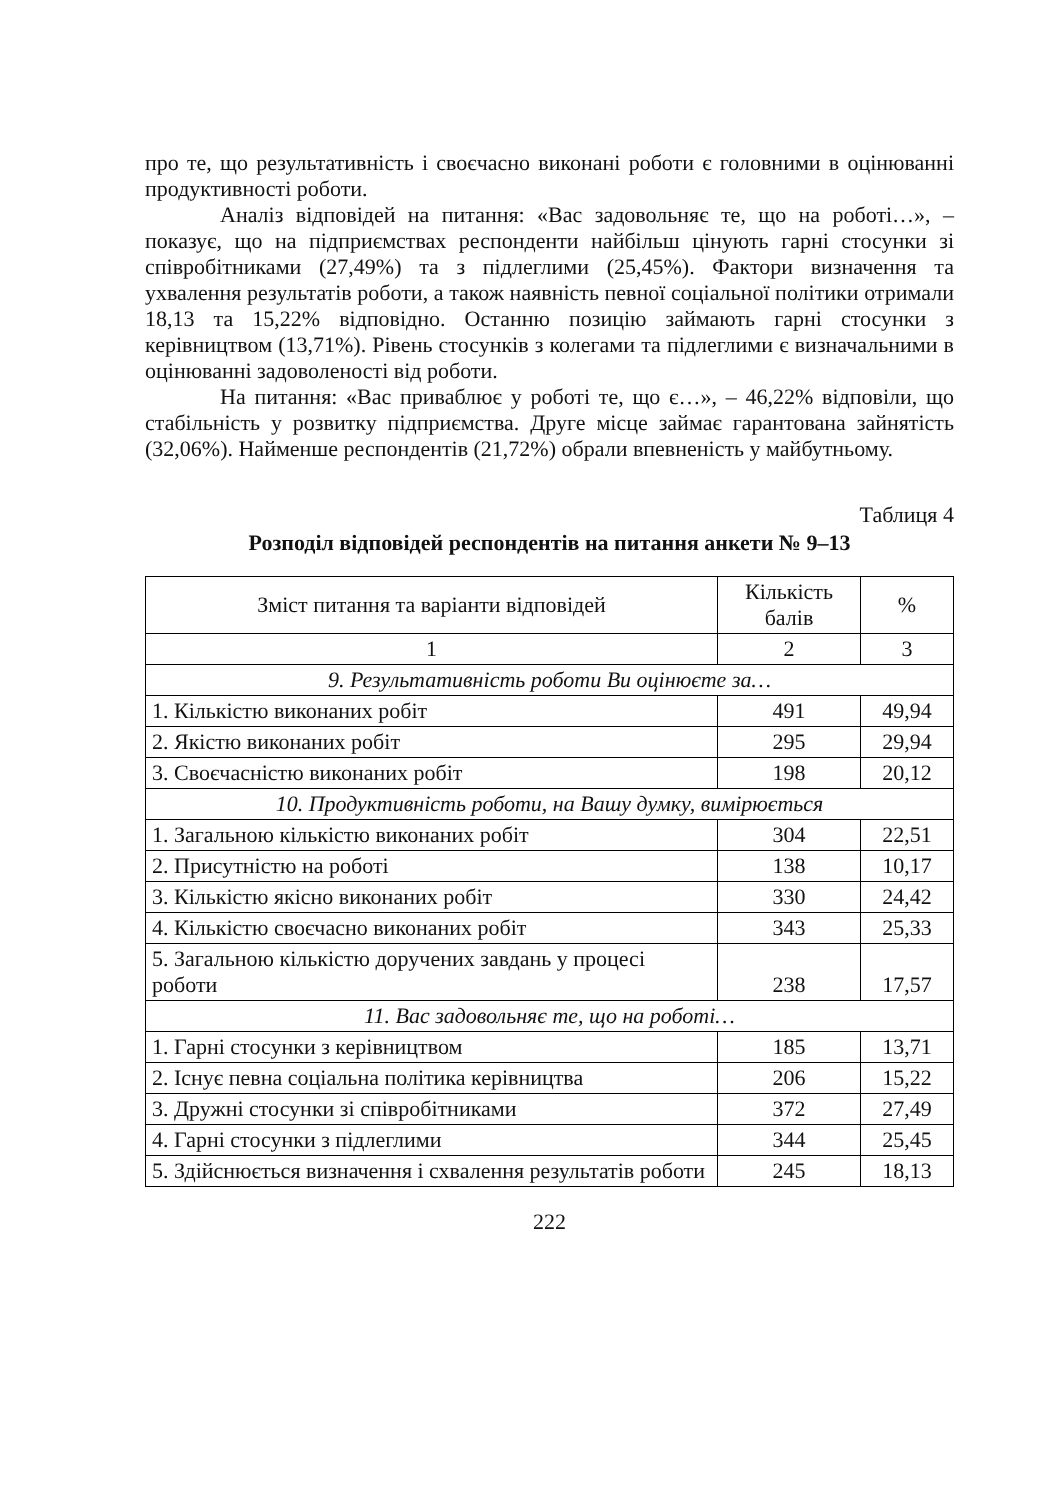про те, що результативність і своєчасно виконані роботи є головними в оцінюванні продуктивності роботи.
Аналіз відповідей на питання: «Вас задовольняє те, що на роботі…», – показує, що на підприємствах респонденти найбільш цінують гарні стосунки зі співробітниками (27,49%) та з підлеглими (25,45%). Фактори визначення та ухвалення результатів роботи, а також наявність певної соціальної політики отримали 18,13 та 15,22% відповідно. Останню позицію займають гарні стосунки з керівництвом (13,71%). Рівень стосунків з колегами та підлеглими є визначальними в оцінюванні задоволеності від роботи.
На питання: «Вас приваблює у роботі те, що є…», – 46,22% відповіли, що стабільність у розвитку підприємства. Друге місце займає гарантована зайнятість (32,06%). Найменше респондентів (21,72%) обрали впевненість у майбутньому.
Таблиця 4
Розподіл відповідей респондентів на питання анкети № 9–13
| Зміст питання та варіанти відповідей | Кількість балів | % |
| --- | --- | --- |
| 1 | 2 | 3 |
| 9. Результативність роботи Ви оцінюєте за… | | |
| 1. Кількістю виконаних робіт | 491 | 49,94 |
| 2. Якістю виконаних робіт | 295 | 29,94 |
| 3. Своєчасністю виконаних робіт | 198 | 20,12 |
| 10. Продуктивність роботи, на Вашу думку, вимірюється | | |
| 1. Загальною кількістю виконаних робіт | 304 | 22,51 |
| 2. Присутністю на роботі | 138 | 10,17 |
| 3. Кількістю якісно виконаних робіт | 330 | 24,42 |
| 4. Кількістю своєчасно виконаних робіт | 343 | 25,33 |
| 5. Загальною кількістю доручених завдань у процесі роботи | 238 | 17,57 |
| 11. Вас задовольняє те, що на роботі… | | |
| 1. Гарні стосунки з керівництвом | 185 | 13,71 |
| 2. Існує певна соціальна політика керівництва | 206 | 15,22 |
| 3. Дружні стосунки зі співробітниками | 372 | 27,49 |
| 4. Гарні стосунки з підлеглими | 344 | 25,45 |
| 5. Здійснюється визначення і схвалення результатів роботи | 245 | 18,13 |
222